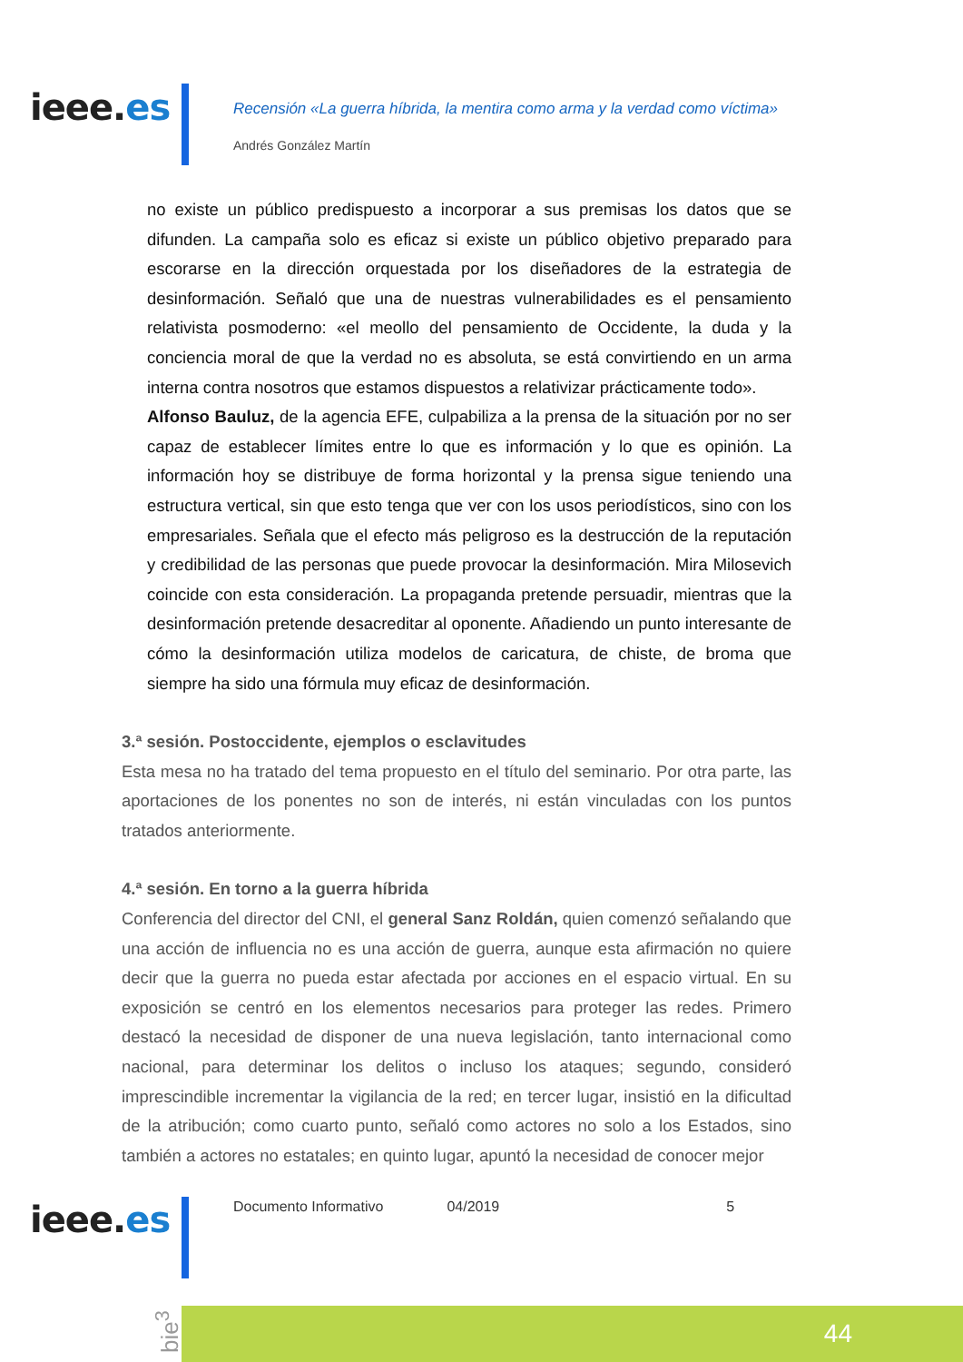ieee.es
Recensión «La guerra híbrida, la mentira como arma y la verdad como víctima»
Andrés González Martín
no existe un público predispuesto a incorporar a sus premisas los datos que se difunden. La campaña solo es eficaz si existe un público objetivo preparado para escorarse en la dirección orquestada por los diseñadores de la estrategia de desinformación. Señaló que una de nuestras vulnerabilidades es el pensamiento relativista posmoderno: «el meollo del pensamiento de Occidente, la duda y la conciencia moral de que la verdad no es absoluta, se está convirtiendo en un arma interna contra nosotros que estamos dispuestos a relativizar prácticamente todo».
Alfonso Bauluz, de la agencia EFE, culpabiliza a la prensa de la situación por no ser capaz de establecer límites entre lo que es información y lo que es opinión. La información hoy se distribuye de forma horizontal y la prensa sigue teniendo una estructura vertical, sin que esto tenga que ver con los usos periodísticos, sino con los empresariales. Señala que el efecto más peligroso es la destrucción de la reputación y credibilidad de las personas que puede provocar la desinformación. Mira Milosevich coincide con esta consideración. La propaganda pretende persuadir, mientras que la desinformación pretende desacreditar al oponente. Añadiendo un punto interesante de cómo la desinformación utiliza modelos de caricatura, de chiste, de broma que siempre ha sido una fórmula muy eficaz de desinformación.
3.ª sesión. Postoccidente, ejemplos o esclavitudes
Esta mesa no ha tratado del tema propuesto en el título del seminario. Por otra parte, las aportaciones de los ponentes no son de interés, ni están vinculadas con los puntos tratados anteriormente.
4.ª sesión. En torno a la guerra híbrida
Conferencia del director del CNI, el general Sanz Roldán, quien comenzó señalando que una acción de influencia no es una acción de guerra, aunque esta afirmación no quiere decir que la guerra no pueda estar afectada por acciones en el espacio virtual. En su exposición se centró en los elementos necesarios para proteger las redes. Primero destacó la necesidad de disponer de una nueva legislación, tanto internacional como nacional, para determinar los delitos o incluso los ataques; segundo, consideró imprescindible incrementar la vigilancia de la red; en tercer lugar, insistió en la dificultad de la atribución; como cuarto punto, señaló como actores no solo a los Estados, sino también a actores no estatales; en quinto lugar, apuntó la necesidad de conocer mejor
ieee.es Documento Informativo 04/2019 5
bie<sup>3</sup>
44